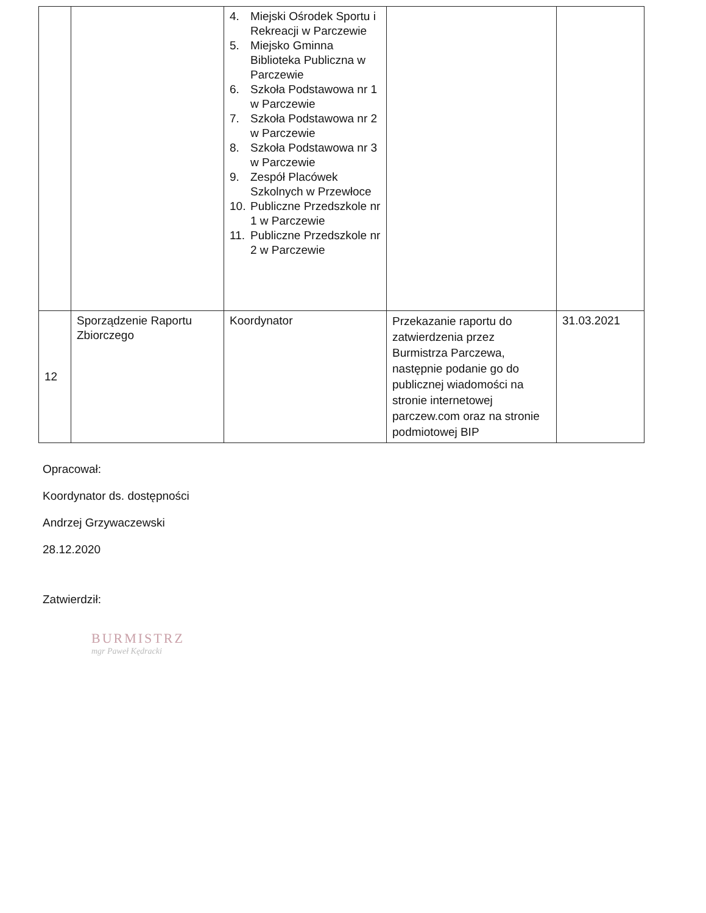| | | 4. Miejski Ośrodek Sportu i Rekreacji w Parczewie 5. Miejsko Gminna Biblioteka Publiczna w Parczewie 6. Szkoła Podstawowa nr 1 w Parczewie 7. Szkoła Podstawowa nr 2 w Parczewie 8. Szkoła Podstawowa nr 3 w Parczewie 9. Zespół Placówek Szkolnych w Przewłoce 10. Publiczne Przedszkole nr 1 w Parczewie 11. Publiczne Przedszkole nr 2 w Parczewie | | |
| 12 | Sporządzenie Raportu Zbiorczego | Koordynator | Przekazanie raportu do zatwierdzenia przez Burmistrza Parczewa, następnie podanie go do publicznej wiadomości na stronie internetowej parczew.com oraz na stronie podmiotowej BIP | 31.03.2021 |
Opracował:
Koordynator ds. dostępności
Andrzej Grzywaczewski
28.12.2020
Zatwierdził:
BURMISTRZ
mgr Paweł Kędracki